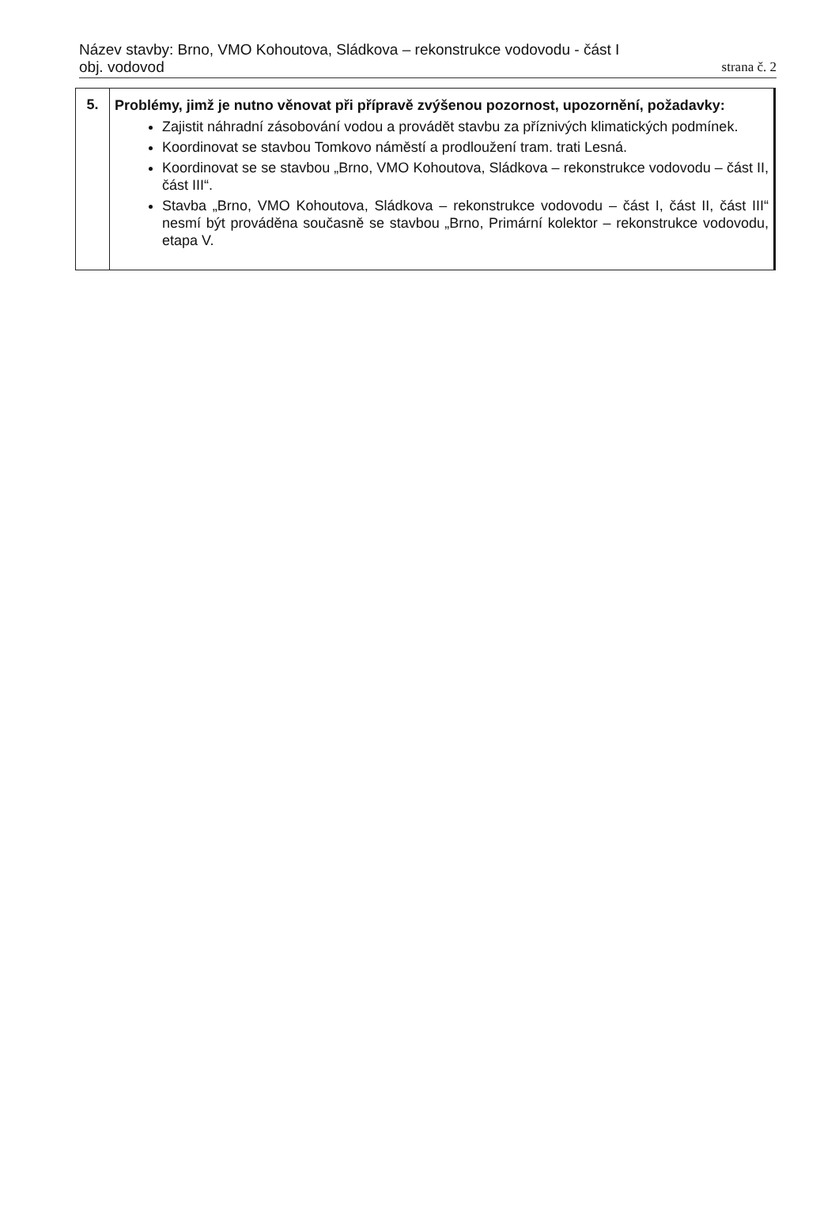Název stavby: Brno, VMO Kohoutova, Sládkova – rekonstrukce vodovodu - část I
obj. vodovod
strana č. 2
| 5. | Problémy, jimž je nutno věnovat při přípravě zvýšenou pozornost, upozornění, požadavky: Zajistit náhradní zásobování vodou a provádět stavbu za příznivých klimatických podmínek. Koordinovat se stavbou Tomkovo náměstí a prodloužení tram. trati Lesná. Koordinovat se se stavbou „Brno, VMO Kohoutova, Sládkova – rekonstrukce vodovodu – část II, část III“. Stavba „Brno, VMO Kohoutova, Sládkova – rekonstrukce vodovodu – část I, část II, část III“ nesmí být prováděna současně se stavbou „Brno, Primární kolektor – rekonstrukce vodovodu, etapa V. |